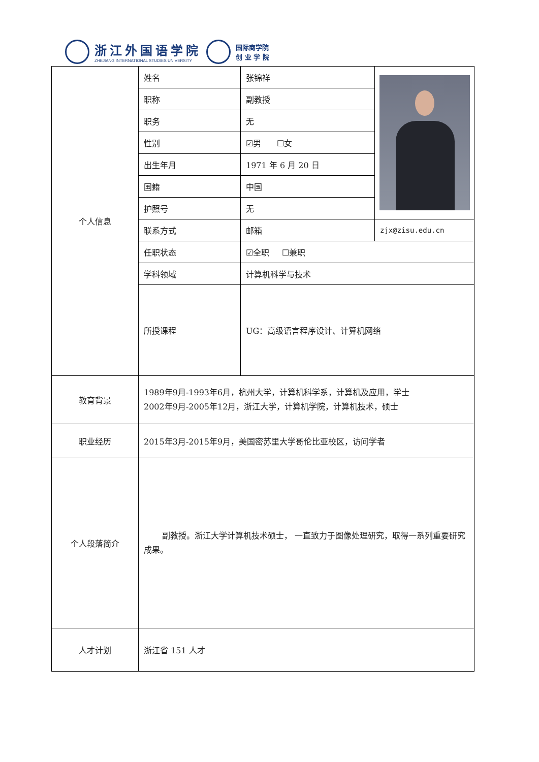浙江外国语学院
ZHEJIANG INTERNATIONAL STUDIES UNIVERSITY
国际商学院
创 业 学 院
| 个人信息 | 姓名 | 张锦祥 | | |
| | 职称 | 副教授 | | |
| | 职务 | 无 | | |
| | 性别 | ☑男 ☐女 | | |
| | 出生年月 | 1971 年 6 月 20 日 | | |
| | 国籍 | 中国 | | |
| | 护照号 | 无 | | |
| | 联系方式 | 邮箱 | | zjx@zisu.edu.cn |
| | 任职状态 | ☑全职 ☐兼职 | | |
| | 学科领域 | 计算机科学与技术 | | |
| | 所授课程 | UG：高级语言程序设计、计算机网络 | | |
| 教育背景 | 1989年9月-1993年6月，杭州大学，计算机科学系，计算机及应用，学士 2002年9月-2005年12月，浙江大学，计算机学院，计算机技术，硕士 | | | |
| 职业经历 | 2015年3月-2015年9月，美国密苏里大学哥伦比亚校区，访问学者 | | | |
| 个人段落简介 | 副教授。浙江大学计算机技术硕士， 一直致力于图像处理研究，取得一系列重要研究成果。 | | | |
| 人才计划 | 浙江省 151 人才 | | | |